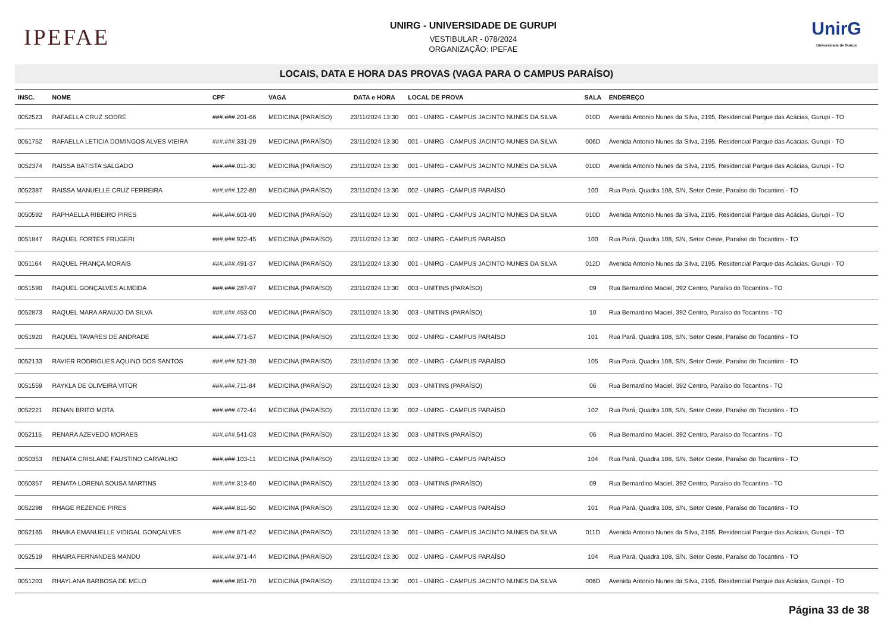IPEFAE
UNIRG - UNIVERSIDADE DE GURUPI
VESTIBULAR - 078/2024
ORGANIZAÇÃO: IPEFAE
UnirG
Universidade de Gurupi
LOCAIS, DATA E HORA DAS PROVAS (VAGA PARA O CAMPUS PARAÍSO)
| INSC. | NOME | CPF | VAGA | DATA e HORA | LOCAL DE PROVA | SALA | ENDEREÇO |
| --- | --- | --- | --- | --- | --- | --- | --- |
| 0052523 | RAFAELLA CRUZ SODRÉ | ###.###.201-66 | MEDICINA (PARAÍSO) | 23/11/2024 13:30 | 001 - UNIRG - CAMPUS JACINTO NUNES DA SILVA | 010D | Avenida Antonio Nunes da Silva, 2195, Residencial Parque das Acácias, Gurupi - TO |
| 0051752 | RAFAELLA LETICIA DOMINGOS ALVES VIEIRA | ###.###.331-29 | MEDICINA (PARAÍSO) | 23/11/2024 13:30 | 001 - UNIRG - CAMPUS JACINTO NUNES DA SILVA | 006D | Avenida Antonio Nunes da Silva, 2195, Residencial Parque das Acácias, Gurupi - TO |
| 0052374 | RAISSA BATISTA SALGADO | ###.###.011-30 | MEDICINA (PARAÍSO) | 23/11/2024 13:30 | 001 - UNIRG - CAMPUS JACINTO NUNES DA SILVA | 010D | Avenida Antonio Nunes da Silva, 2195, Residencial Parque das Acácias, Gurupi - TO |
| 0052387 | RAISSA MANUELLE CRUZ FERREIRA | ###.###.122-80 | MEDICINA (PARAÍSO) | 23/11/2024 13:30 | 002 - UNIRG - CAMPUS PARAÍSO | 100 | Rua Pará, Quadra 108, S/N, Setor Oeste, Paraíso do Tocantins - TO |
| 0050592 | RAPHAELLA RIBEIRO PIRES | ###.###.601-90 | MEDICINA (PARAÍSO) | 23/11/2024 13:30 | 001 - UNIRG - CAMPUS JACINTO NUNES DA SILVA | 010D | Avenida Antonio Nunes da Silva, 2195, Residencial Parque das Acácias, Gurupi - TO |
| 0051847 | RAQUEL FORTES FRUGERI | ###.###.922-45 | MEDICINA (PARAÍSO) | 23/11/2024 13:30 | 002 - UNIRG - CAMPUS PARAÍSO | 100 | Rua Pará, Quadra 108, S/N, Setor Oeste, Paraíso do Tocantins - TO |
| 0051164 | RAQUEL FRANÇA MORAIS | ###.###.491-37 | MEDICINA (PARAÍSO) | 23/11/2024 13:30 | 001 - UNIRG - CAMPUS JACINTO NUNES DA SILVA | 012D | Avenida Antonio Nunes da Silva, 2195, Residencial Parque das Acácias, Gurupi - TO |
| 0051590 | RAQUEL GONÇALVES ALMEIDA | ###.###.287-97 | MEDICINA (PARAÍSO) | 23/11/2024 13:30 | 003 - UNITINS (PARAÍSO) | 09 | Rua Bernardino Maciel, 392 Centro, Paraíso do Tocantins - TO |
| 0052873 | RAQUEL MARA ARAUJO DA SILVA | ###.###.453-00 | MEDICINA (PARAÍSO) | 23/11/2024 13:30 | 003 - UNITINS (PARAÍSO) | 10 | Rua Bernardino Maciel, 392 Centro, Paraíso do Tocantins - TO |
| 0051920 | RAQUEL TAVARES DE ANDRADE | ###.###.771-57 | MEDICINA (PARAÍSO) | 23/11/2024 13:30 | 002 - UNIRG - CAMPUS PARAÍSO | 101 | Rua Pará, Quadra 108, S/N, Setor Oeste, Paraíso do Tocantins - TO |
| 0052133 | RAVIER RODRIGUES AQUINO DOS SANTOS | ###.###.521-30 | MEDICINA (PARAÍSO) | 23/11/2024 13:30 | 002 - UNIRG - CAMPUS PARAÍSO | 105 | Rua Pará, Quadra 108, S/N, Setor Oeste, Paraíso do Tocantins - TO |
| 0051559 | RAYKLA DE OLIVEIRA VITOR | ###.###.711-84 | MEDICINA (PARAÍSO) | 23/11/2024 13:30 | 003 - UNITINS (PARAÍSO) | 06 | Rua Bernardino Maciel, 392 Centro, Paraíso do Tocantins - TO |
| 0052221 | RENAN BRITO MOTA | ###.###.472-44 | MEDICINA (PARAÍSO) | 23/11/2024 13:30 | 002 - UNIRG - CAMPUS PARAÍSO | 102 | Rua Pará, Quadra 108, S/N, Setor Oeste, Paraíso do Tocantins - TO |
| 0052115 | RENARA AZEVEDO MORAES | ###.###.541-03 | MEDICINA (PARAÍSO) | 23/11/2024 13:30 | 003 - UNITINS (PARAÍSO) | 06 | Rua Bernardino Maciel, 392 Centro, Paraíso do Tocantins - TO |
| 0050353 | RENATA CRISLANE FAUSTINO CARVALHO | ###.###.103-11 | MEDICINA (PARAÍSO) | 23/11/2024 13:30 | 002 - UNIRG - CAMPUS PARAÍSO | 104 | Rua Pará, Quadra 108, S/N, Setor Oeste, Paraíso do Tocantins - TO |
| 0050357 | RENATA LORENA SOUSA MARTINS | ###.###.313-60 | MEDICINA (PARAÍSO) | 23/11/2024 13:30 | 003 - UNITINS (PARAÍSO) | 09 | Rua Bernardino Maciel, 392 Centro, Paraíso do Tocantins - TO |
| 0052298 | RHAGE REZENDE PIRES | ###.###.811-50 | MEDICINA (PARAÍSO) | 23/11/2024 13:30 | 002 - UNIRG - CAMPUS PARAÍSO | 101 | Rua Pará, Quadra 108, S/N, Setor Oeste, Paraíso do Tocantins - TO |
| 0052165 | RHAIKA EMANUELLE VIDIGAL GONÇALVES | ###.###.871-62 | MEDICINA (PARAÍSO) | 23/11/2024 13:30 | 001 - UNIRG - CAMPUS JACINTO NUNES DA SILVA | 011D | Avenida Antonio Nunes da Silva, 2195, Residencial Parque das Acácias, Gurupi - TO |
| 0052519 | RHAIRA FERNANDES MANDU | ###.###.971-44 | MEDICINA (PARAÍSO) | 23/11/2024 13:30 | 002 - UNIRG - CAMPUS PARAÍSO | 104 | Rua Pará, Quadra 108, S/N, Setor Oeste, Paraíso do Tocantins - TO |
| 0051203 | RHAYLANA BARBOSA DE MELO | ###.###.851-70 | MEDICINA (PARAÍSO) | 23/11/2024 13:30 | 001 - UNIRG - CAMPUS JACINTO NUNES DA SILVA | 006D | Avenida Antonio Nunes da Silva, 2195, Residencial Parque das Acácias, Gurupi - TO |
Página 33 de 38